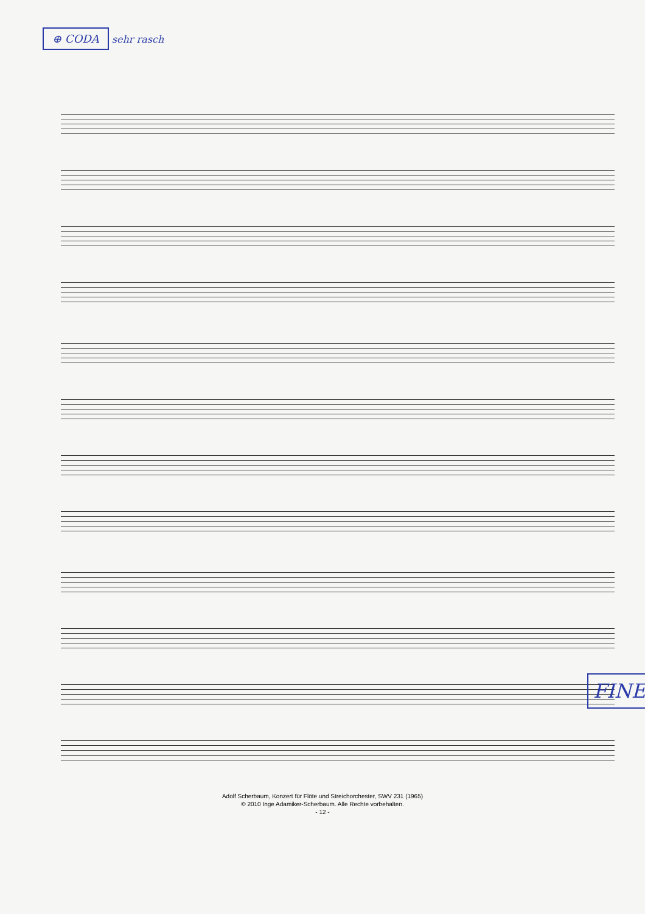⊕ CODA sehr rasch
FINE
Adolf Scherbaum, Konzert für Flöte und Streichorchester, SWV 231 (1965)
© 2010 Inge Adamiker-Scherbaum. Alle Rechte vorbehalten.
- 12 -